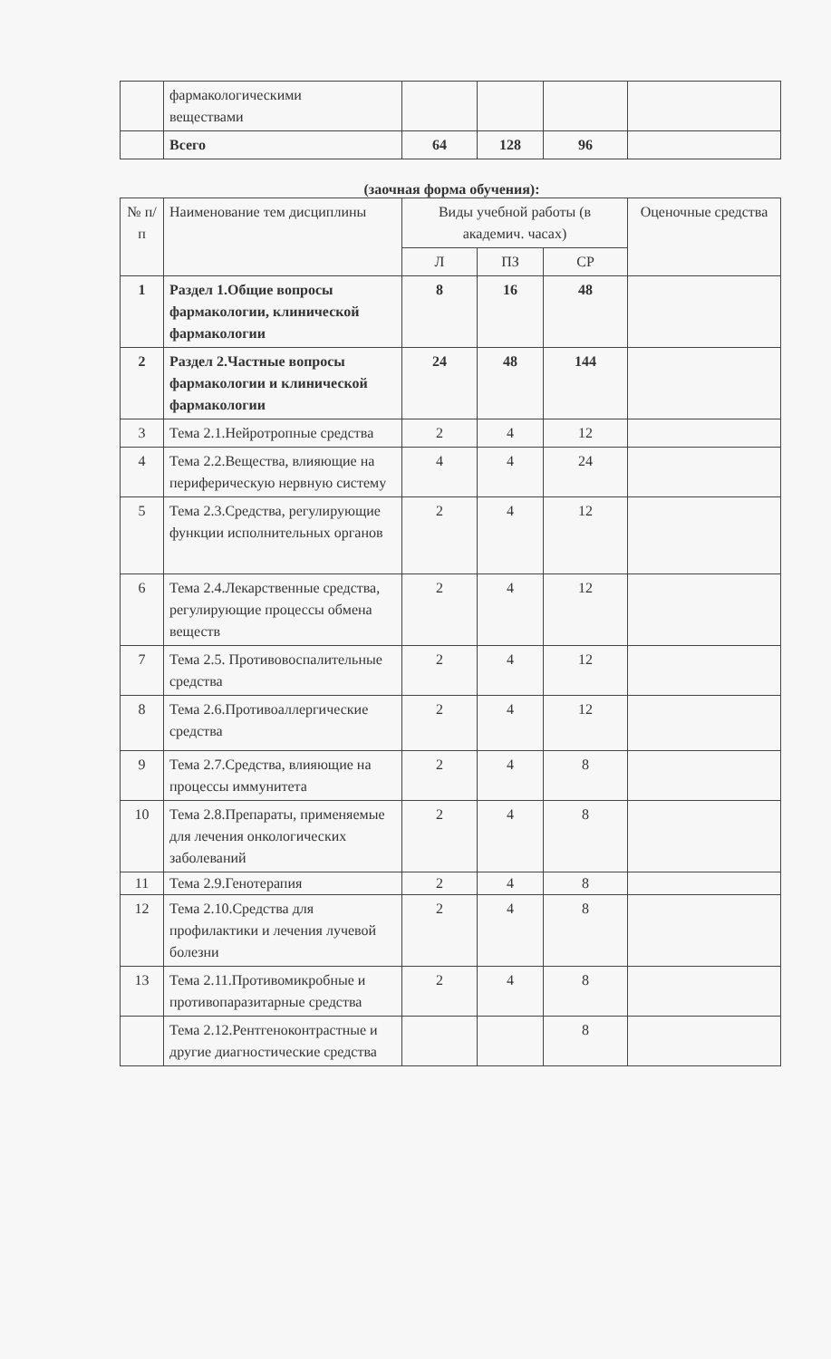| | фармакологическими веществами | | | | |
| | Всего | 64 | 128 | 96 | |
(заочная форма обучения):
| № п/п | Наименование тем дисциплины | Виды учебной работы (в академич. часах) | | | Оценочные средства |
| --- | --- | --- | --- | --- | --- |
| | | Л | ПЗ | СР | |
| 1 | Раздел 1.Общие вопросы фармакологии, клинической фармакологии | 8 | 16 | 48 | |
| 2 | Раздел 2.Частные вопросы фармакологии и клинической фармакологии | 24 | 48 | 144 | |
| 3 | Тема 2.1.Нейротропные средства | 2 | 4 | 12 | |
| 4 | Тема 2.2.Вещества, влияющие на периферическую нервную систему | 4 | 4 | 24 | |
| 5 | Тема 2.3.Средства, регулирующие функции исполнительных органов | 2 | 4 | 12 | |
| 6 | Тема 2.4.Лекарственные средства, регулирующие процессы обмена веществ | 2 | 4 | 12 | |
| 7 | Тема 2.5. Противовоспалительные средства | 2 | 4 | 12 | |
| 8 | Тема 2.6.Противоаллергические средства | 2 | 4 | 12 | |
| 9 | Тема 2.7.Средства, влияющие на процессы иммунитета | 2 | 4 | 8 | |
| 10 | Тема 2.8.Препараты, применяемые для лечения онкологических заболеваний | 2 | 4 | 8 | |
| 11 | Тема 2.9.Генотерапия | 2 | 4 | 8 | |
| 12 | Тема 2.10.Средства для профилактики и лечения лучевой болезни | 2 | 4 | 8 | |
| 13 | Тема 2.11.Противомикробные и противопаразитарные средства | 2 | 4 | 8 | |
| | Тема 2.12.Рентгеноконтрастные и другие диагностические средства | | | 8 | |